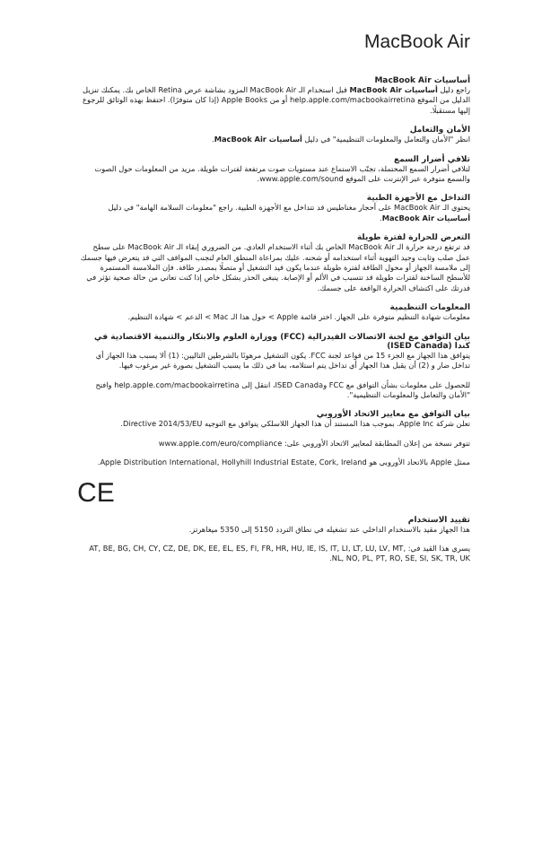MacBook Air
أساسيات MacBook Air
راجع دليل أساسيات MacBook Air قبل استخدام الـ MacBook Air المزود بشاشة عرض Retina الخاص بك. يمكنك تنزيل الدليل من الموقع help.apple.com/macbookairretina أو من Apple Books (إذا كان متوفرًا). احتفظ بهذه الوثائق للرجوع إليها مستقبلًا.
الأمان والتعامل
انظر "الأمان والتعامل والمعلومات التنظيمية" في دليل أساسيات MacBook Air.
تلافي أضرار السمع
لتلافي أضرار السمع المحتملة، تجنّب الاستماع عند مستويات صوت مرتفعة لفترات طويلة. مزيد من المعلومات حول الصوت والسمع متوفرة عبر الإنترنت على الموقع www.apple.com/sound.
التداخل مع الأجهزة الطبية
يحتوي الـ MacBook Air على أحجار مغناطيس قد تتداخل مع الأجهزة الطبية. راجع "معلومات السلامة الهامة" في دليل أساسيات MacBook Air.
التعرض للحرارة لفترة طويلة
قد ترتفع درجة حرارة الـ MacBook Air الخاص بك أثناء الاستخدام العادي. من الضروري إبقاء الـ MacBook Air على سطح عمل صلب وثابت وجيد التهوية أثناء استخدامه أو شحنه. عليك بمراعاة المنطق العام لتجنب المواقف التي قد يتعرض فيها جسمك إلى ملامسة الجهاز أو محول الطاقة لفترة طويلة عندما يكون قيد التشغيل أو متصلًا بمصدر طاقة. فإن الملامسة المستمرة للأسطح الساخنة لفترات طويلة قد تتسبب في الألم أو الإصابة. ينبغي الحذر بشكل خاص إذا كنت تعاني من حالة صحية تؤثر في قدرتك على اكتشاف الحرارة الواقعة على جسمك.
المعلومات التنظيمية
معلومات شهادة التنظيم متوفرة على الجهاز. اختر قائمة Apple > حول هذا الـ Mac > الدعم > شهادة التنظيم.
بيان التوافق مع لجنة الاتصالات الفيدرالية (FCC) ووزارة العلوم والابتكار والتنمية الاقتصادية في كندا (ISED Canada)
يتوافق هذا الجهاز مع الجزء 15 من قواعد لجنة FCC. يكون التشغيل مرهونًا بالشرطين التاليين: (1) ألا يسبب هذا الجهاز أي تداخل ضار و (2) أن يقبل هذا الجهاز أي تداخل يتم استلامه، بما في ذلك ما يسبب التشغيل بصورة غير مرغوب فيها.
للحصول على معلومات بشأن التوافق مع FCC وISED Canada، انتقل إلى help.apple.com/macbookairretina وافتح "الأمان والتعامل والمعلومات التنظيمية".
بيان التوافق مع معايير الاتحاد الأوروبي
تعلن شركة Apple Inc. بموجب هذا المستند أن هذا الجهاز اللاسلكي يتوافق مع التوجيه Directive 2014/53/EU.
تتوفر نسخة من إعلان المطابقة لمعايير الاتحاد الأوروبي على: www.apple.com/euro/compliance
ممثل Apple بالاتحاد الأوروبي هو Apple Distribution International, Hollyhill Industrial Estate, Cork, Ireland.
CE
تقييد الاستخدام
هذا الجهاز مقيد بالاستخدام الداخلي عند تشغيله في نطاق التردد 5150 إلى 5350 ميغاهرتز.
يسري هذا القيد في: AT, BE, BG, CH, CY, CZ, DE, DK, EE, EL, ES, FI, FR, HR, HU, IE, IS, IT, LI, LT, LU, LV, MT, NL, NO, PL, PT, RO, SE, SI, SK, TR, UK.